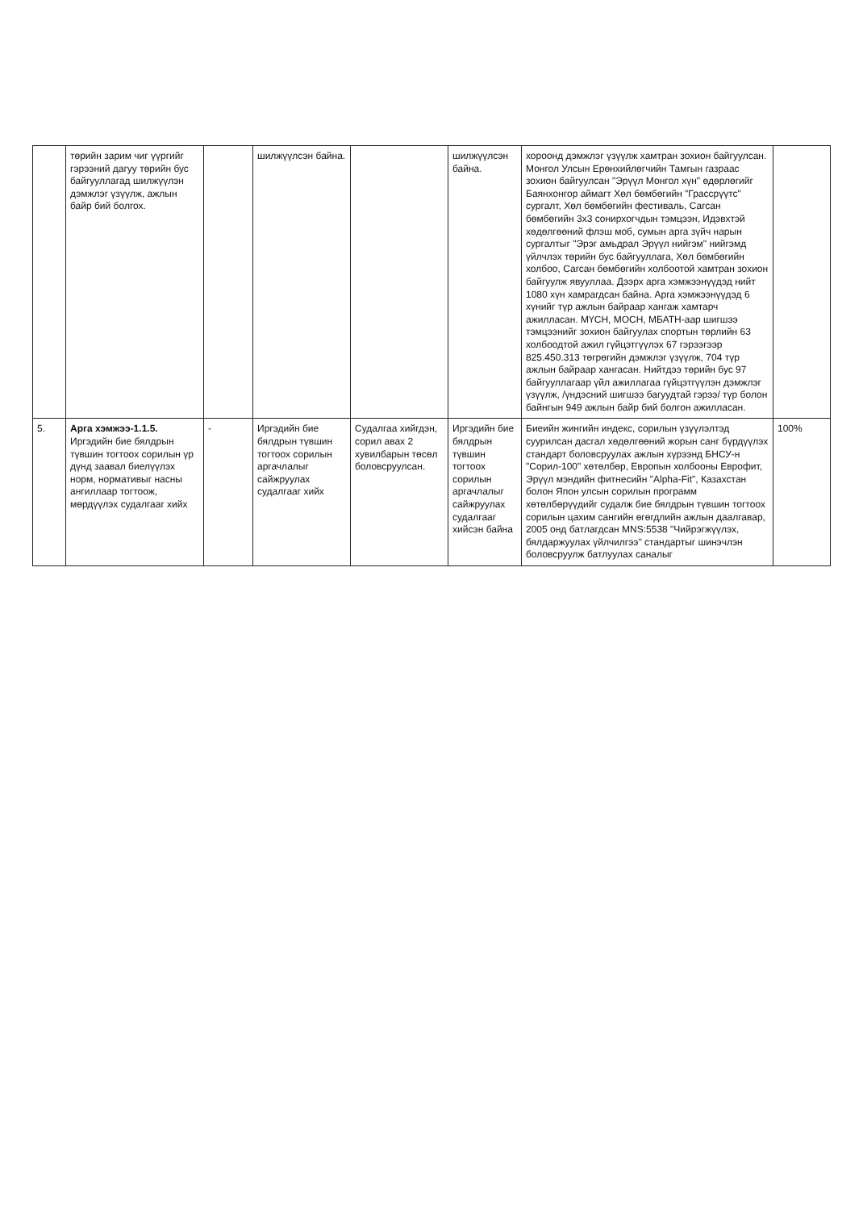| | төрийн зарим чиг үүргийг гэрээний дагуу төрийн бус байгууллагад шилжүүлэн дэмжлэг үзүүлж, ажлын байр бий болгох. | | шилжүүлсэн байна. | | шилжүүлсэн байна. | хороонд дэмжлэг үзүүлж хамтран зохион байгуулсан. Монгол Улсын Ерөнхийлөгчийн Тамгын газраас зохион байгуулсан "Эрүүл Монгол хүн" өдөрлөгийг Баянхонгор аймагт Хөл бөмбөгийн "Грассрүүтс" сургалт, Хөл бөмбөгийн фестиваль, Сагсан бөмбөгийн 3х3 сонирхогчдын тэмцээн, Идэвхтэй хөдөлгөөний флэш моб, сумын арга зүйч нарын сургалтыг "Эрэг амьдрал Эрүүл нийгэм" нийгэмд үйлчлэх төрийн бус байгууллага, Хөл бөмбөгийн холбоо, Сагсан бөмбөгийн холбоотой хамтран зохион байгуулж явууллаа. Дээрх арга хэмжээнүүдэд нийт 1080 хүн хамрагдсан байна. Арга хэмжээнүүдэд 6 хүнийг түр ажлын байраар хангаж хамтарч ажилласан. МҮСН, МОСН, МБАТН-аар шигшээ тэмцээнийг зохион байгуулах спортын төрлийн 63 холбоодтой ажил гүйцэтгүүлэх 67 гэрээгээр 825.450.313 төгрөгийн дэмжлэг үзүүлж, 704 түр ажлын байраар хангасан. Нийтдээ төрийн бус 97 байгууллагаар үйл ажиллагаа гүйцэтгүүлэн дэмжлэг үзүүлж, /үндэсний шигшээ багуудтай гэрээ/ түр болон байнгын 949 ажлын байр бий болгон ажилласан. | |
| 5. | Арга хэмжээ-1.1.5. Иргэдийн бие бялдрын түвшин тогтоох сорилын үр дүнд заавал биелүүлэх норм, нормативыг насны ангиллаар тогтоож, мөрдүүлэх судалгааг хийх | - | Иргэдийн бие бялдрын түвшин тогтоох сорилын аргачлалыг сайжруулах судалгааг хийх | Судалгаа хийгдэн, сорил авах 2 хувилбарын төсөл боловсруулсан. | Иргэдийн бие бялдрын түвшин тогтоох сорилын аргачлалыг сайжруулах судалгааг хийсэн байна | Биеийн жингийн индекс, сорилын үзүүлэлтэд суурилсан дасгал хөдөлгөөний жорын санг бүрдүүлэх стандарт боловсруулах ажлын хүрээнд БНСУ-н "Сорил-100" хөтөлбөр, Европын холбооны Еврофит, Эрүүл мэндийн фитнесийн "Alpha-Fit", Казахстан болон Япон улсын сорилын программ хөтөлбөрүүдийг судалж бие бялдрын түвшин тогтоох сорилын цахим сангийн өгөгдлийн ажлын даалгавар, 2005 онд батлагдсан MNS:5538 "Чийрэгжүүлэх, бялдаржуулах үйлчилгээ" стандартыг шинэчлэн боловсруулж батлуулах саналыг | 100% |